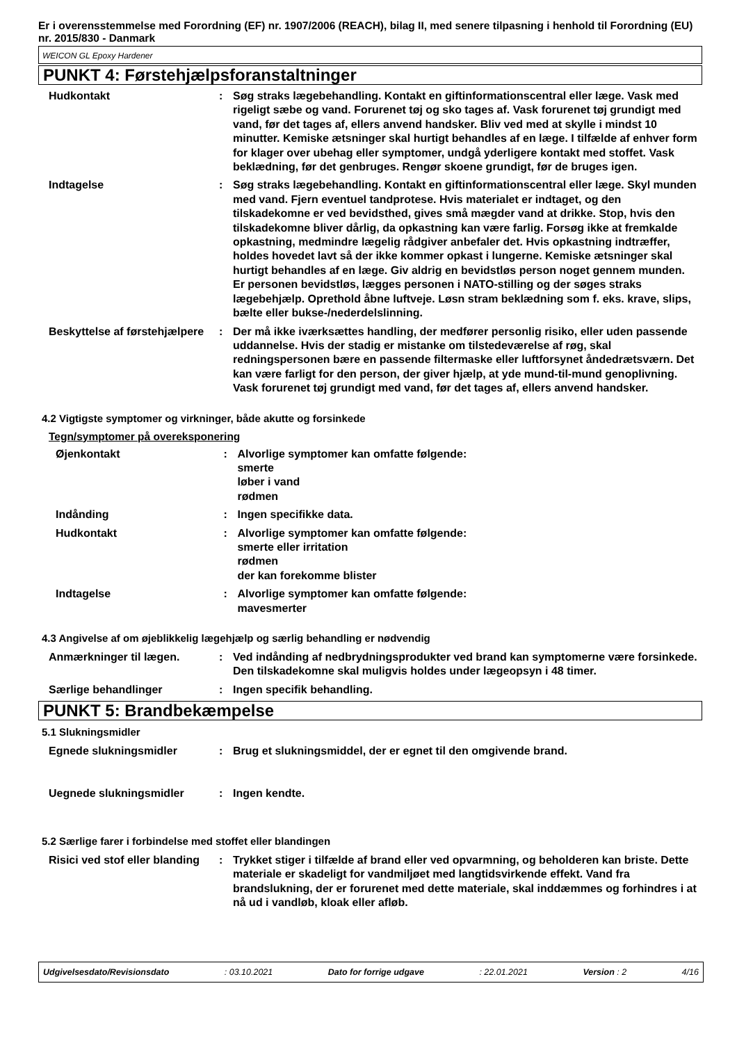Er i overensstemmelse med Forordning (EF) nr. 1907/2006 (REACH), bilag II, med senere tilpasning i henhold til Forordning (EU) nr. 2015/830 - Danmark
WEICON GL Epoxy Hardener
PUNKT 4: Førstehjælpsforanstaltninger
Hudkontakt : Søg straks lægebehandling. Kontakt en giftinformationscentral eller læge. Vask med rigeligt sæbe og vand. Forurenet tøj og sko tages af. Vask forurenet tøj grundigt med vand, før det tages af, ellers anvend handsker. Bliv ved med at skylle i mindst 10 minutter. Kemiske ætsninger skal hurtigt behandles af en læge. I tilfælde af enhver form for klager over ubehag eller symptomer, undgå yderligere kontakt med stoffet. Vask beklædning, før det genbruges. Rengør skoene grundigt, før de bruges igen.
Indtagelse : Søg straks lægebehandling. Kontakt en giftinformationscentral eller læge. Skyl munden med vand. Fjern eventuel tandprotese. Hvis materialet er indtaget, og den tilskadekomne er ved bevidsthed, gives små mægder vand at drikke. Stop, hvis den tilskadekomne bliver dårlig, da opkastning kan være farlig. Forsøg ikke at fremkalde opkastning, medmindre lægelig rådgiver anbefaler det. Hvis opkastning indtræffer, holdes hovedet lavt så der ikke kommer opkast i lungerne. Kemiske ætsninger skal hurtigt behandles af en læge. Giv aldrig en bevidstløs person noget gennem munden. Er personen bevidstløs, lægges personen i NATO-stilling og der søges straks lægebehjælp. Oprethold åbne luftveje. Løsn stram beklædning som f. eks. krave, slips, bælte eller bukse-/nederdelslinning.
Beskyttelse af førstehjælpere
: Der må ikke iværksættes handling, der medfører personlig risiko, eller uden passende uddannelse. Hvis der stadig er mistanke om tilstedeværelse af røg, skal redningspersonen bære en passende filtermaske eller luftforsynet åndedrætsværn. Det kan være farligt for den person, der giver hjælp, at yde mund-til-mund genoplivning. Vask forurenet tøj grundigt med vand, før det tages af, ellers anvend handsker.
4.2 Vigtigste symptomer og virkninger, både akutte og forsinkede
Tegn/symptomer på overeksponering
Øjenkontakt : Alvorlige symptomer kan omfatte følgende:
smerte
løber i vand
rødmen
Indånding : Ingen specifikke data.
Hudkontakt : Alvorlige symptomer kan omfatte følgende:
smerte eller irritation
rødmen
der kan forekomme blister
Indtagelse : Alvorlige symptomer kan omfatte følgende:
mavesmerter
4.3 Angivelse af om øjeblikkelig lægehjælp og særlig behandling er nødvendig
Anmærkninger til lægen. : Ved indånding af nedbrydningsprodukter ved brand kan symptomerne være forsinkede. Den tilskadekomne skal muligvis holdes under lægeopsyn i 48 timer.
Særlige behandlinger : Ingen specifik behandling.
PUNKT 5: Brandbekæmpelse
5.1 Slukningsmidler
Egnede slukningsmidler : Brug et slukningsmiddel, der er egnet til den omgivende brand.
Uegnede slukningsmidler : Ingen kendte.
5.2 Særlige farer i forbindelse med stoffet eller blandingen
Risici ved stof eller blanding
: Trykket stiger i tilfælde af brand eller ved opvarmning, og beholderen kan briste. Dette materiale er skadeligt for vandmiljøet med langtidsvirkende effekt. Vand fra brandslukning, der er forurenet med dette materiale, skal inddæmmes og forhindres i at nå ud i vandløb, kloak eller afløb.
Udgivelsesdato/Revisionsdato: 03.10.2021 Dato for forrige udgave: 22.01.2021 Version : 2 4/16